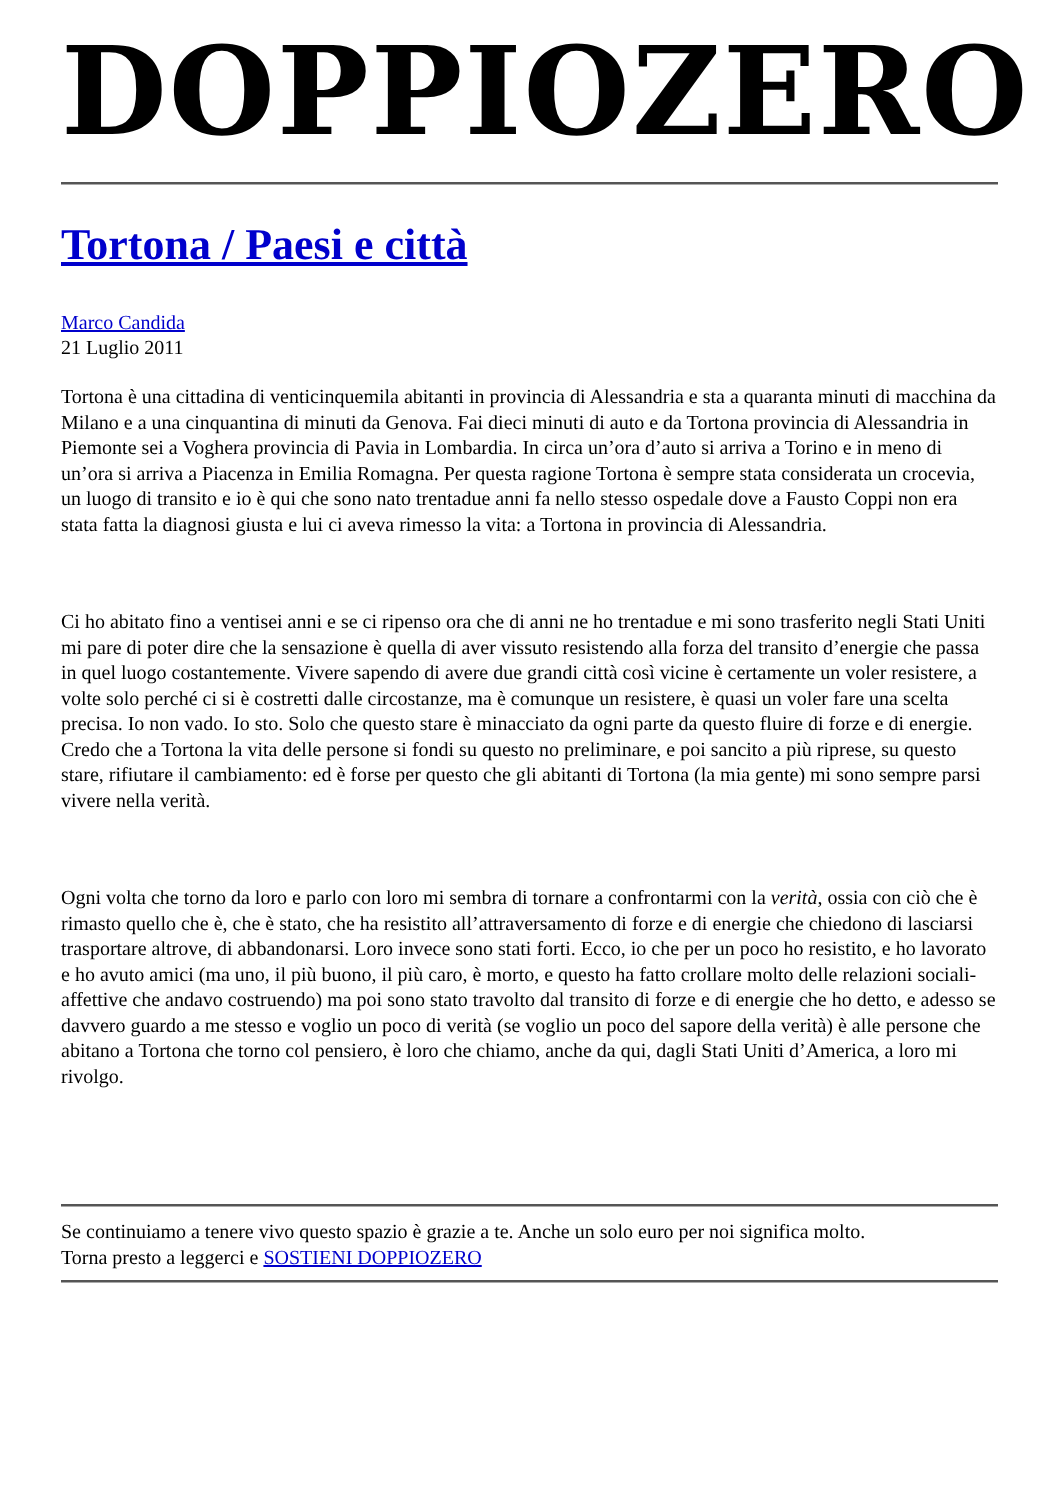DOPPIOZERO
Tortona / Paesi e città
Marco Candida
21 Luglio 2011
Tortona è una cittadina di venticinquemila abitanti in provincia di Alessandria e sta a quaranta minuti di macchina da Milano e a una cinquantina di minuti da Genova. Fai dieci minuti di auto e da Tortona provincia di Alessandria in Piemonte sei a Voghera provincia di Pavia in Lombardia. In circa un’ora d’auto si arriva a Torino e in meno di un’ora si arriva a Piacenza in Emilia Romagna. Per questa ragione Tortona è sempre stata considerata un crocevia, un luogo di transito e io è qui che sono nato trentadue anni fa nello stesso ospedale dove a Fausto Coppi non era stata fatta la diagnosi giusta e lui ci aveva rimesso la vita: a Tortona in provincia di Alessandria.
Ci ho abitato fino a ventisei anni e se ci ripenso ora che di anni ne ho trentadue e mi sono trasferito negli Stati Uniti mi pare di poter dire che la sensazione è quella di aver vissuto resistendo alla forza del transito d’energie che passa in quel luogo costantemente. Vivere sapendo di avere due grandi città così vicine è certamente un voler resistere, a volte solo perché ci si è costretti dalle circostanze, ma è comunque un resistere, è quasi un voler fare una scelta precisa. Io non vado. Io sto. Solo che questo stare è minacciato da ogni parte da questo fluire di forze e di energie. Credo che a Tortona la vita delle persone si fondi su questo no preliminare, e poi sancito a più riprese, su questo stare, rifiutare il cambiamento: ed è forse per questo che gli abitanti di Tortona (la mia gente) mi sono sempre parsi vivere nella verità.
Ogni volta che torno da loro e parlo con loro mi sembra di tornare a confrontarmi con la verità, ossia con ciò che è rimasto quello che è, che è stato, che ha resistito all’attraversamento di forze e di energie che chiedono di lasciarsi trasportare altrove, di abbandonarsi. Loro invece sono stati forti. Ecco, io che per un poco ho resistito, e ho lavorato e ho avuto amici (ma uno, il più buono, il più caro, è morto, e questo ha fatto crollare molto delle relazioni sociali-affettive che andavo costruendo) ma poi sono stato travolto dal transito di forze e di energie che ho detto, e adesso se davvero guardo a me stesso e voglio un poco di verità (se voglio un poco del sapore della verità) è alle persone che abitano a Tortona che torno col pensiero, è loro che chiamo, anche da qui, dagli Stati Uniti d’America, a loro mi rivolgo.
Se continuiamo a tenere vivo questo spazio è grazie a te. Anche un solo euro per noi significa molto.
Torna presto a leggerci e SOSTIENI DOPPIOZERO